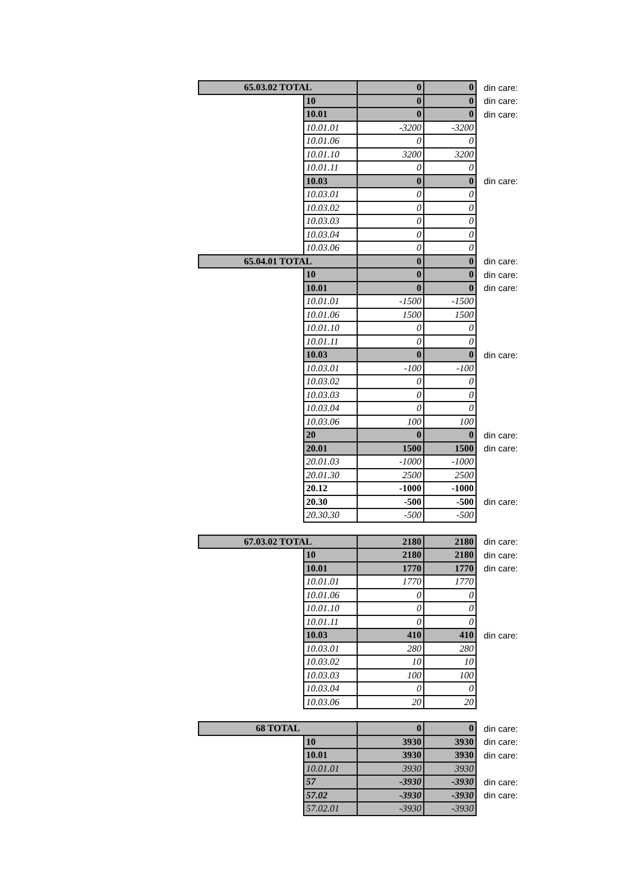| 65.03.02 TOTAL | | 0 | 0 | din care: |
| | 10 | 0 | 0 | din care: |
| | 10.01 | 0 | 0 | din care: |
| | 10.01.01 | -3200 | -3200 | |
| | 10.01.06 | 0 | 0 | |
| | 10.01.10 | 3200 | 3200 | |
| | 10.01.11 | 0 | 0 | |
| | 10.03 | 0 | 0 | din care: |
| | 10.03.01 | 0 | 0 | |
| | 10.03.02 | 0 | 0 | |
| | 10.03.03 | 0 | 0 | |
| | 10.03.04 | 0 | 0 | |
| | 10.03.06 | 0 | 0 | |
| 65.04.01 TOTAL | | 0 | 0 | din care: |
| | 10 | 0 | 0 | din care: |
| | 10.01 | 0 | 0 | din care: |
| | 10.01.01 | -1500 | -1500 | |
| | 10.01.06 | 1500 | 1500 | |
| | 10.01.10 | 0 | 0 | |
| | 10.01.11 | 0 | 0 | |
| | 10.03 | 0 | 0 | din care: |
| | 10.03.01 | -100 | -100 | |
| | 10.03.02 | 0 | 0 | |
| | 10.03.03 | 0 | 0 | |
| | 10.03.04 | 0 | 0 | |
| | 10.03.06 | 100 | 100 | |
| | 20 | 0 | 0 | din care: |
| | 20.01 | 1500 | 1500 | din care: |
| | 20.01.03 | -1000 | -1000 | |
| | 20.01.30 | 2500 | 2500 | |
| | 20.12 | -1000 | -1000 | |
| | 20.30 | -500 | -500 | din care: |
| | 20.30.30 | -500 | -500 | |
| 67.03.02 TOTAL | | 2180 | 2180 | din care: |
| | 10 | 2180 | 2180 | din care: |
| | 10.01 | 1770 | 1770 | din care: |
| | 10.01.01 | 1770 | 1770 | |
| | 10.01.06 | 0 | 0 | |
| | 10.01.10 | 0 | 0 | |
| | 10.01.11 | 0 | 0 | |
| | 10.03 | 410 | 410 | din care: |
| | 10.03.01 | 280 | 280 | |
| | 10.03.02 | 10 | 10 | |
| | 10.03.03 | 100 | 100 | |
| | 10.03.04 | 0 | 0 | |
| | 10.03.06 | 20 | 20 | |
| 68 TOTAL | | 0 | 0 | din care: |
| | 10 | 3930 | 3930 | din care: |
| | 10.01 | 3930 | 3930 | din care: |
| | 10.01.01 | 3930 | 3930 | |
| | 57 | -3930 | -3930 | din care: |
| | 57.02 | -3930 | -3930 | din care: |
| | 57.02.01 | -3930 | -3930 | |